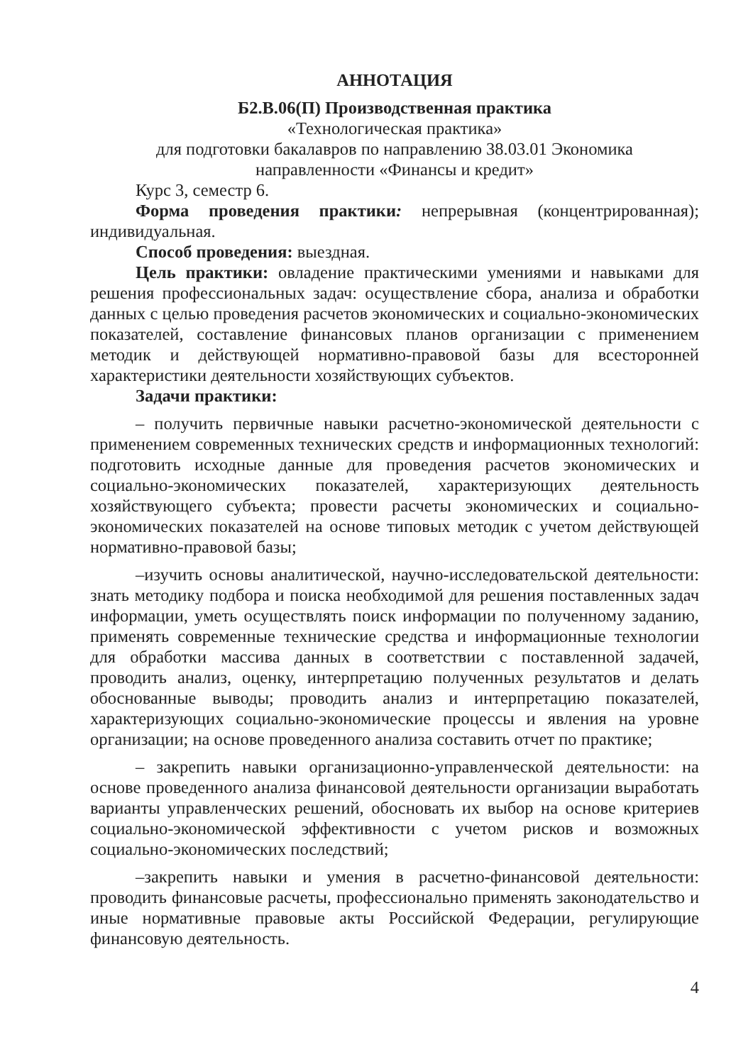АННОТАЦИЯ
Б2.В.06(П) Производственная практика
«Технологическая практика»
для подготовки бакалавров по направлению 38.03.01 Экономика
направленности «Финансы и кредит»
Курс 3, семестр 6.
Форма проведения практики: непрерывная (концентрированная); индивидуальная.
Способ проведения: выездная.
Цель практики: овладение практическими умениями и навыками для решения профессиональных задач: осуществление сбора, анализа и обработки данных с целью проведения расчетов экономических и социально-экономических показателей, составление финансовых планов организации с применением методик и действующей нормативно-правовой базы для всесторонней характеристики деятельности хозяйствующих субъектов.
Задачи практики:
– получить первичные навыки расчетно-экономической деятельности с применением современных технических средств и информационных технологий: подготовить исходные данные для проведения расчетов экономических и социально-экономических показателей, характеризующих деятельность хозяйствующего субъекта; провести расчеты экономических и социально-экономических показателей на основе типовых методик с учетом действующей нормативно-правовой базы;
–изучить основы аналитической, научно-исследовательской деятельности: знать методику подбора и поиска необходимой для решения поставленных задач информации, уметь осуществлять поиск информации по полученному заданию, применять современные технические средства и информационные технологии для обработки массива данных в соответствии с поставленной задачей, проводить анализ, оценку, интерпретацию полученных результатов и делать обоснованные выводы; проводить анализ и интерпретацию показателей, характеризующих социально-экономические процессы и явления на уровне организации; на основе проведенного анализа составить отчет по практике;
– закрепить навыки организационно-управленческой деятельности: на основе проведенного анализа финансовой деятельности организации выработать варианты управленческих решений, обосновать их выбор на основе критериев социально-экономической эффективности с учетом рисков и возможных социально-экономических последствий;
–закрепить навыки и умения в расчетно-финансовой деятельности: проводить финансовые расчеты, профессионально применять законодательство и иные нормативные правовые акты Российской Федерации, регулирующие финансовую деятельность.
4